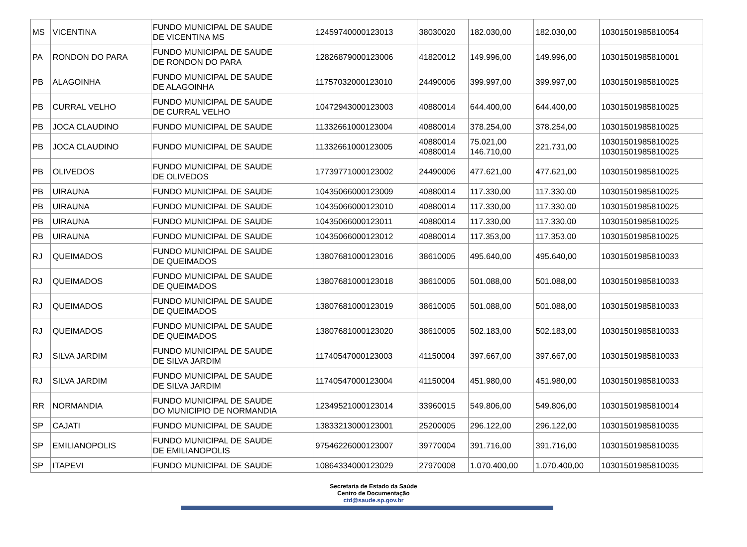| MS | VICENTINA | FUNDO MUNICIPAL DE SAUDE DE VICENTINA MS | 12459740000123013 | 38030020 | 182.030,00 | 182.030,00 | 10301501985810054 |
| PA | RONDON DO PARA | FUNDO MUNICIPAL DE SAUDE DE RONDON DO PARA | 12826879000123006 | 41820012 | 149.996,00 | 149.996,00 | 10301501985810001 |
| PB | ALAGOINHA | FUNDO MUNICIPAL DE SAUDE DE ALAGOINHA | 11757032000123010 | 24490006 | 399.997,00 | 399.997,00 | 10301501985810025 |
| PB | CURRAL VELHO | FUNDO MUNICIPAL DE SAUDE DE CURRAL VELHO | 10472943000123003 | 40880014 | 644.400,00 | 644.400,00 | 10301501985810025 |
| PB | JOCA CLAUDINO | FUNDO MUNICIPAL DE SAUDE | 11332661000123004 | 40880014 | 378.254,00 | 378.254,00 | 10301501985810025 |
| PB | JOCA CLAUDINO | FUNDO MUNICIPAL DE SAUDE | 11332661000123005 | 40880014 40880014 | 75.021,00 146.710,00 | 221.731,00 | 10301501985810025 10301501985810025 |
| PB | OLIVEDOS | FUNDO MUNICIPAL DE SAUDE DE OLIVEDOS | 17739771000123002 | 24490006 | 477.621,00 | 477.621,00 | 10301501985810025 |
| PB | UIRAUNA | FUNDO MUNICIPAL DE SAUDE | 10435066000123009 | 40880014 | 117.330,00 | 117.330,00 | 10301501985810025 |
| PB | UIRAUNA | FUNDO MUNICIPAL DE SAUDE | 10435066000123010 | 40880014 | 117.330,00 | 117.330,00 | 10301501985810025 |
| PB | UIRAUNA | FUNDO MUNICIPAL DE SAUDE | 10435066000123011 | 40880014 | 117.330,00 | 117.330,00 | 10301501985810025 |
| PB | UIRAUNA | FUNDO MUNICIPAL DE SAUDE | 10435066000123012 | 40880014 | 117.353,00 | 117.353,00 | 10301501985810025 |
| RJ | QUEIMADOS | FUNDO MUNICIPAL DE SAUDE DE QUEIMADOS | 13807681000123016 | 38610005 | 495.640,00 | 495.640,00 | 10301501985810033 |
| RJ | QUEIMADOS | FUNDO MUNICIPAL DE SAUDE DE QUEIMADOS | 13807681000123018 | 38610005 | 501.088,00 | 501.088,00 | 10301501985810033 |
| RJ | QUEIMADOS | FUNDO MUNICIPAL DE SAUDE DE QUEIMADOS | 13807681000123019 | 38610005 | 501.088,00 | 501.088,00 | 10301501985810033 |
| RJ | QUEIMADOS | FUNDO MUNICIPAL DE SAUDE DE QUEIMADOS | 13807681000123020 | 38610005 | 502.183,00 | 502.183,00 | 10301501985810033 |
| RJ | SILVA JARDIM | FUNDO MUNICIPAL DE SAUDE DE SILVA JARDIM | 11740547000123003 | 41150004 | 397.667,00 | 397.667,00 | 10301501985810033 |
| RJ | SILVA JARDIM | FUNDO MUNICIPAL DE SAUDE DE SILVA JARDIM | 11740547000123004 | 41150004 | 451.980,00 | 451.980,00 | 10301501985810033 |
| RR | NORMANDIA | FUNDO MUNICIPAL DE SAUDE DO MUNICIPIO DE NORMANDIA | 12349521000123014 | 33960015 | 549.806,00 | 549.806,00 | 10301501985810014 |
| SP | CAJATI | FUNDO MUNICIPAL DE SAUDE | 13833213000123001 | 25200005 | 296.122,00 | 296.122,00 | 10301501985810035 |
| SP | EMILIANOPOLIS | FUNDO MUNICIPAL DE SAUDE DE EMILIANOPOLIS | 97546226000123007 | 39770004 | 391.716,00 | 391.716,00 | 10301501985810035 |
| SP | ITAPEVI | FUNDO MUNICIPAL DE SAUDE | 10864334000123029 | 27970008 | 1.070.400,00 | 1.070.400,00 | 10301501985810035 |
Secretaria de Estado da Saúde
Centro de Documentação
ctd@saude.sp.gov.br